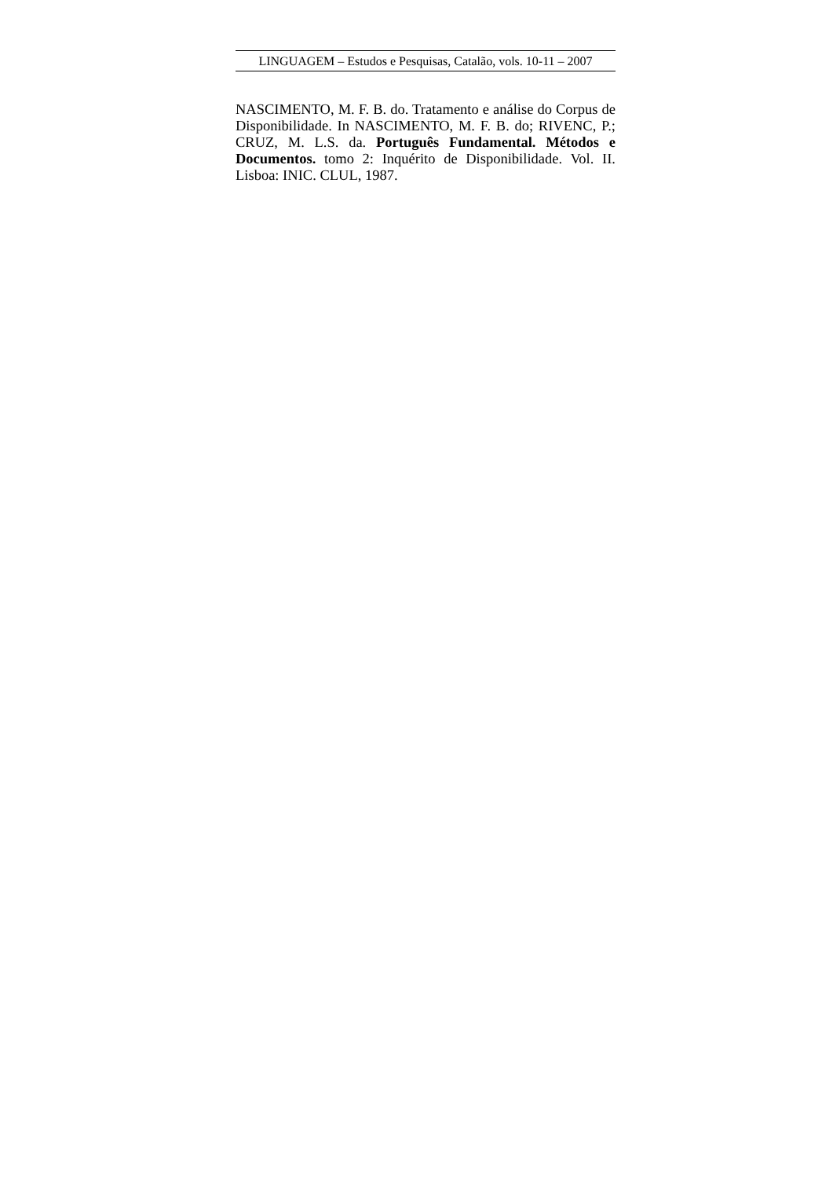LINGUAGEM – Estudos e Pesquisas, Catalão, vols. 10-11 – 2007
NASCIMENTO, M. F. B. do. Tratamento e análise do Corpus de Disponibilidade. In NASCIMENTO, M. F. B. do; RIVENC, P.; CRUZ, M. L.S. da. Português Fundamental. Métodos e Documentos. tomo 2: Inquérito de Disponibilidade. Vol. II. Lisboa: INIC. CLUL, 1987.